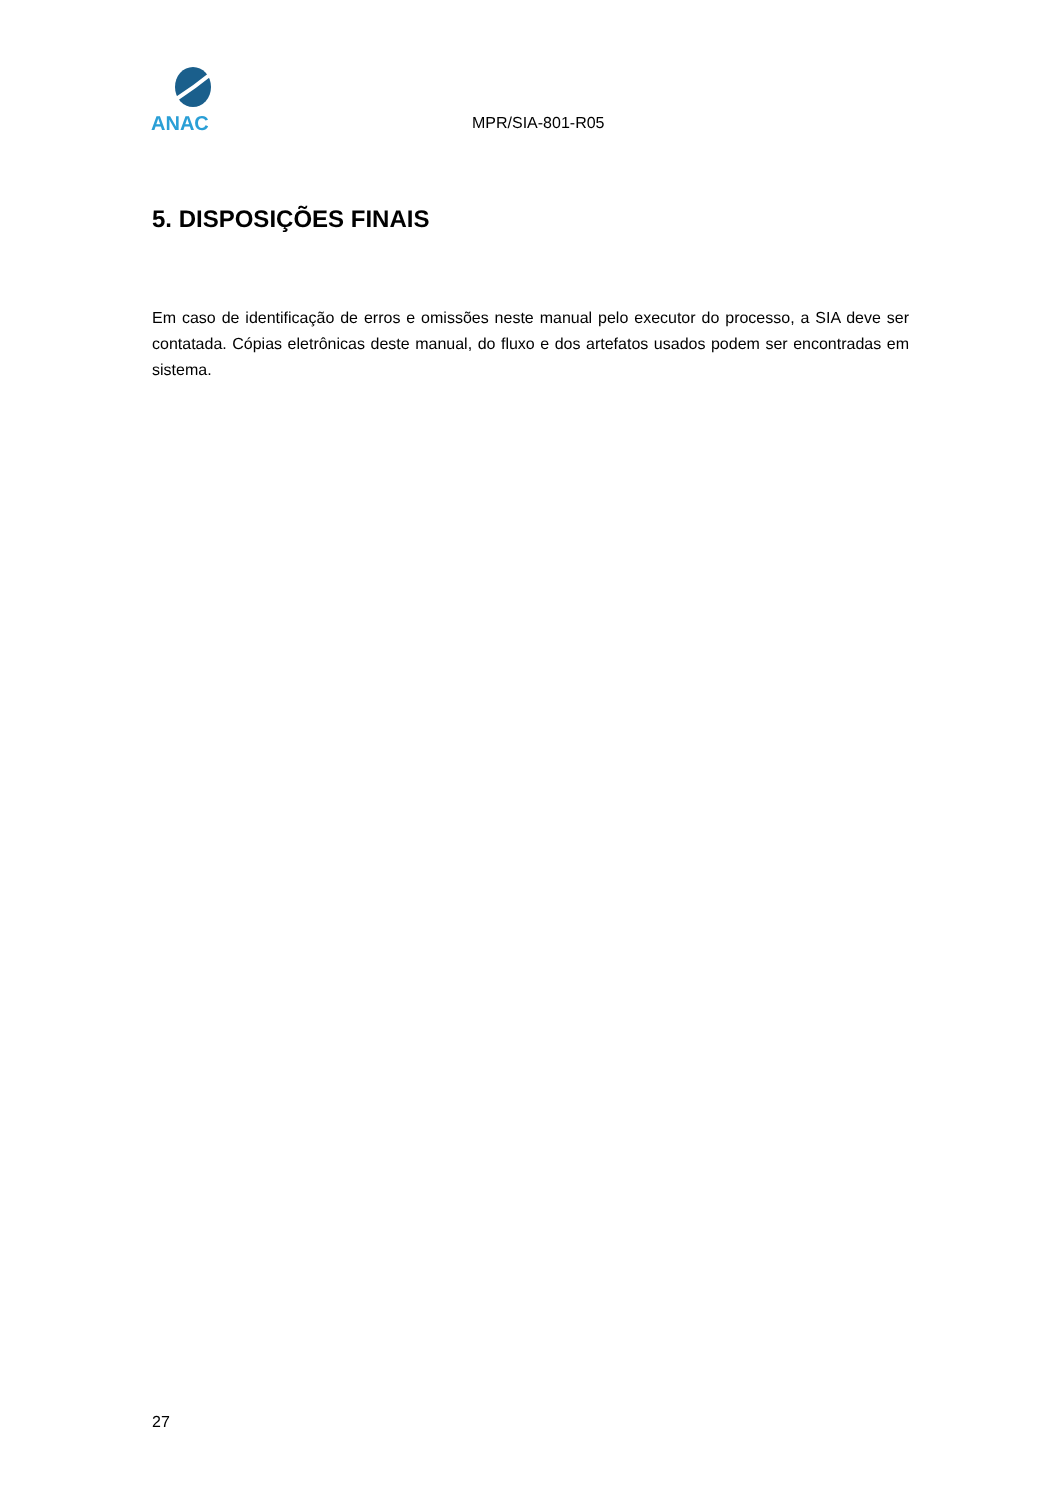ANAC
MPR/SIA-801-R05
5. DISPOSIÇÕES FINAIS
Em caso de identificação de erros e omissões neste manual pelo executor do processo, a SIA deve ser contatada. Cópias eletrônicas deste manual, do fluxo e dos artefatos usados podem ser encontradas em sistema.
27